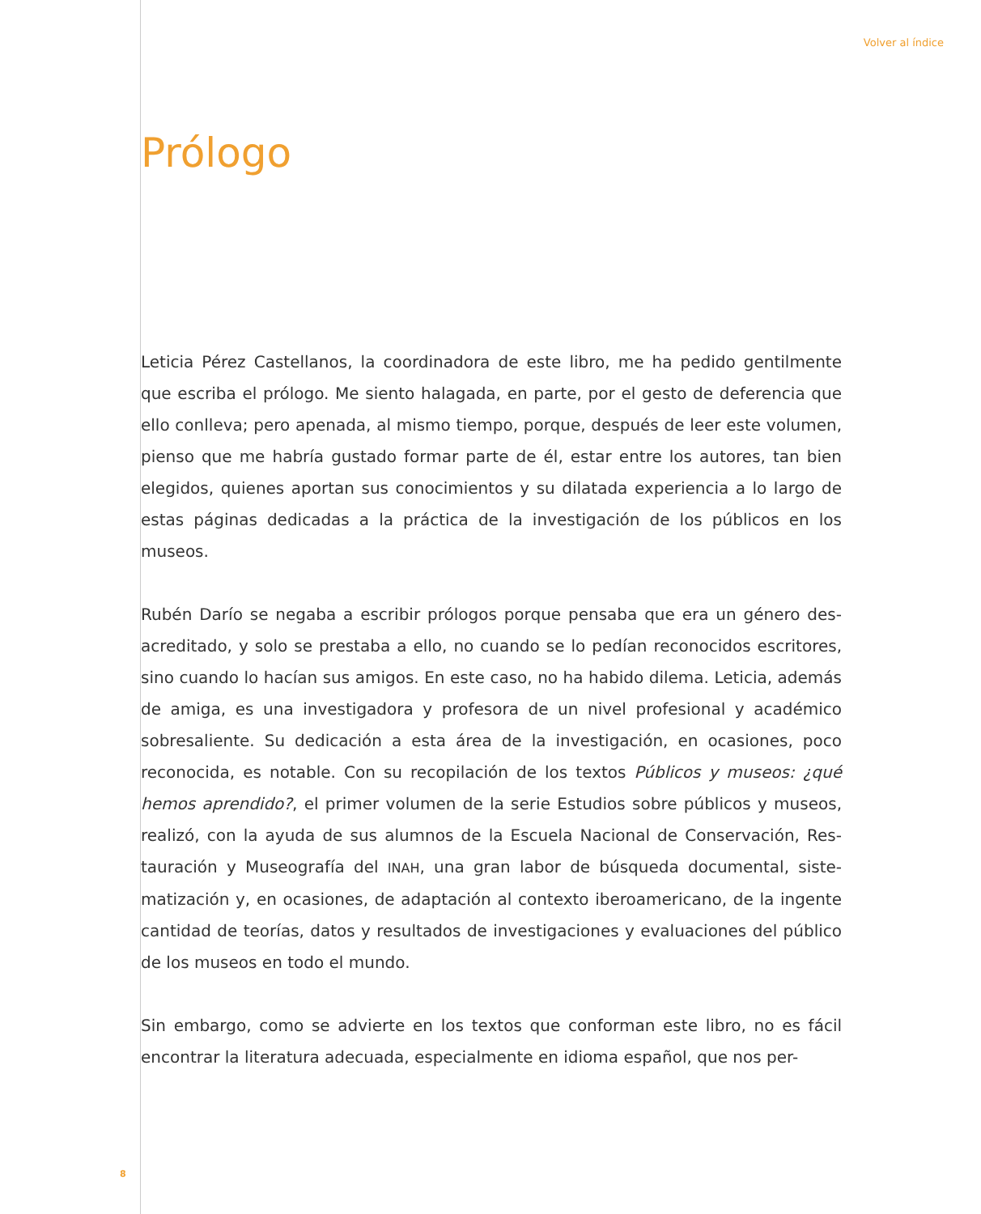Volver al índice
Prólogo
Leticia Pérez Castellanos, la coordinadora de este libro, me ha pedido gentilmente que escriba el prólogo. Me siento halagada, en parte, por el gesto de deferencia que ello conlleva; pero apenada, al mismo tiempo, porque, después de leer este volumen, pienso que me habría gustado formar parte de él, estar entre los autores, tan bien elegidos, quienes aportan sus conocimientos y su dilatada experiencia a lo largo de estas páginas dedicadas a la práctica de la investigación de los públicos en los museos.
Rubén Darío se negaba a escribir prólogos porque pensaba que era un género des­acreditado, y solo se prestaba a ello, no cuando se lo pedían reconocidos escritores, sino cuando lo hacían sus amigos. En este caso, no ha habido dilema. Leticia, ade­más de amiga, es una investigadora y profesora de un nivel profesional y académi­co sobresaliente. Su dedicación a esta área de la investigación, en ocasiones, poco reconocida, es notable. Con su recopilación de los textos Públicos y museos: ¿qué hemos aprendido?, el primer volumen de la serie Estudios sobre públicos y museos, realizó, con la ayuda de sus alumnos de la Escuela Nacional de Conservación, Res­tauración y Museografía del INAH, una gran labor de búsqueda documental, siste­matización y, en ocasiones, de adaptación al contexto iberoamericano, de la ingente cantidad de teorías, datos y resultados de investigaciones y evaluaciones del públi­co de los museos en todo el mundo.
Sin embargo, como se advierte en los textos que conforman este libro, no es fácil encontrar la literatura adecuada, especialmente en idioma español, que nos per-
8